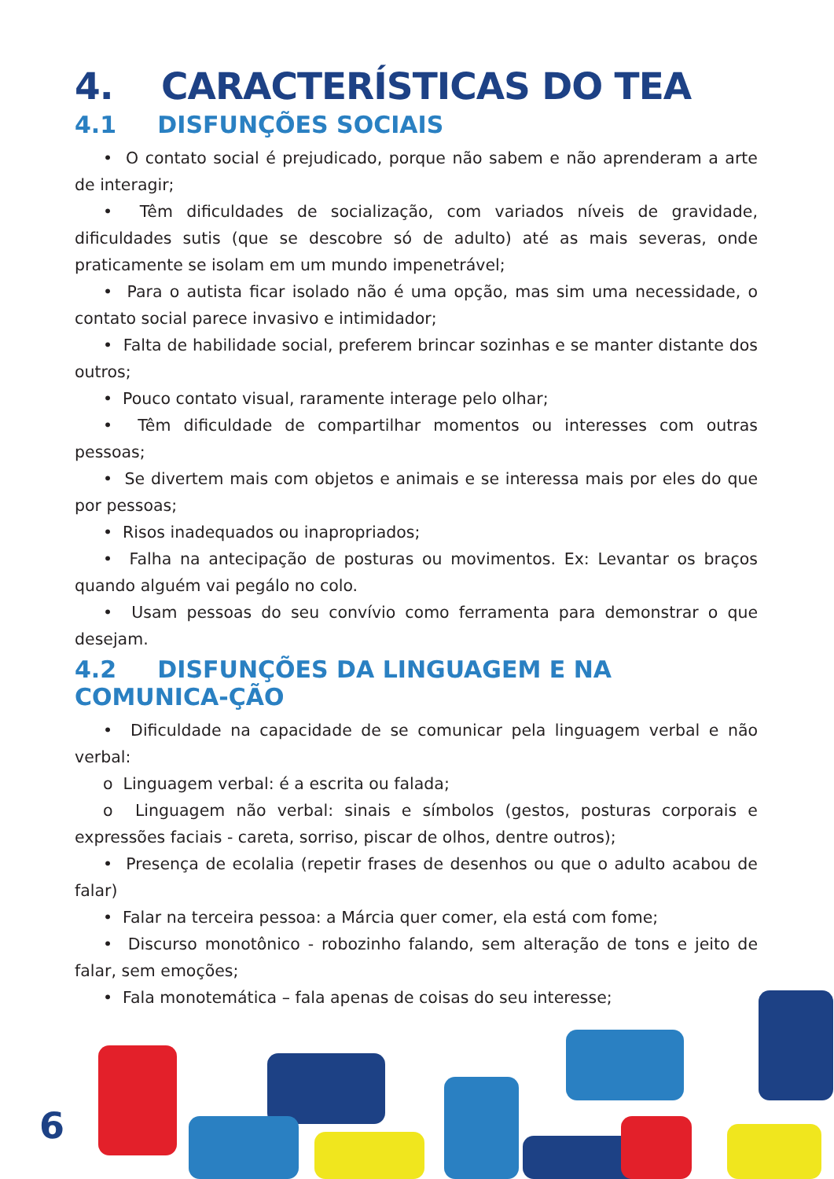4. CARACTERÍSTICAS DO TEA
4.1 DISFUNÇÕES SOCIAIS
• O contato social é prejudicado, porque não sabem e não aprenderam a arte de interagir;
• Têm dificuldades de socialização, com variados níveis de gravidade, dificuldades sutis (que se descobre só de adulto) até as mais severas, onde praticamente se isolam em um mundo impenetrável;
• Para o autista ficar isolado não é uma opção, mas sim uma necessidade, o contato social parece invasivo e intimidador;
• Falta de habilidade social, preferem brincar sozinhas e se manter distante dos outros;
• Pouco contato visual, raramente interage pelo olhar;
• Têm dificuldade de compartilhar momentos ou interesses com outras pessoas;
• Se divertem mais com objetos e animais e se interessa mais por eles do que por pessoas;
• Risos inadequados ou inapropriados;
• Falha na antecipação de posturas ou movimentos. Ex: Levantar os braços quando alguém vai pegálo no colo.
• Usam pessoas do seu convívio como ferramenta para demonstrar o que desejam.
4.2 DISFUNÇÕES DA LINGUAGEM E NA COMUNICA-ÇÃO
• Dificuldade na capacidade de se comunicar pela linguagem verbal e não verbal:
o Linguagem verbal: é a escrita ou falada;
o Linguagem não verbal: sinais e símbolos (gestos, posturas corporais e expressões faciais - careta, sorriso, piscar de olhos, dentre outros);
• Presença de ecolalia (repetir frases de desenhos ou que o adulto acabou de falar)
• Falar na terceira pessoa: a Márcia quer comer, ela está com fome;
• Discurso monotônico - robozinho falando, sem alteração de tons e jeito de falar, sem emoções;
• Fala monotemática – fala apenas de coisas do seu interesse;
6